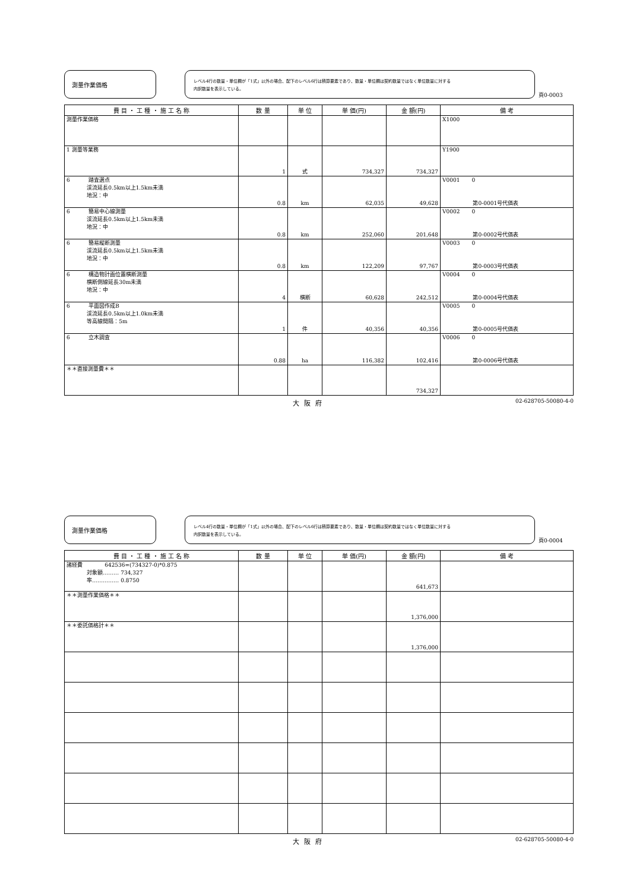測量作業価格
レベル4行の数量・単位欄が「1式」以外の場合、配下のレベル6行は積算要素であり、数量・単位欄は契約数量ではなく単位数量に対する
内訳数量を表示している。
頁0-0003
| 費 目 ・ 工 種 ・ 施 工 名 称 | 数 量 | 単 位 | 単 価(円) | 金 額(円) | 備 考 |
| --- | --- | --- | --- | --- | --- |
| 測量作業価格 | | | | | X1000 |
| 1 測量等業務 | 1 | 式 | 734,327 | 734,327 | Y1900 |
| 6 踏査選点 渓流延長0.5km以上1.5km未満 地況：中 | 0.8 | km | 62,035 | 49,628 | V0001 0 第0-0001号代価表 |
| 6 簡易中心線測量 渓流延長0.5km以上1.5km未満 地況：中 | 0.8 | km | 252,060 | 201,648 | V0002 0 第0-0002号代価表 |
| 6 簡易縦断測量 渓流延長0.5km以上1.5km未満 地況：中 | 0.8 | km | 122,209 | 97,767 | V0003 0 第0-0003号代価表 |
| 6 構造物計画位置横断測量 横断側線延長30m未満 地況：中 | 4 | 横断 | 60,628 | 242,512 | V0004 0 第0-0004号代価表 |
| 6 平面図作成B 渓流延長0.5km以上1.0km未満 等高線間隔：5m | 1 | 件 | 40,356 | 40,356 | V0005 0 第0-0005号代価表 |
| 6 立木調査 | 0.88 | ha | 116,382 | 102,416 | V0006 0 第0-0006号代価表 |
| ＊＊直接測量費＊＊ | | | | 734,327 | |
大阪府 02-628705-50080-4-0
測量作業価格
レベル4行の数量・単位欄が「1式」以外の場合、配下のレベル6行は積算要素であり、数量・単位欄は契約数量ではなく単位数量に対する
内訳数量を表示している。
頁0-0004
| 費 目 ・ 工 種 ・ 施 工 名 称 | 数 量 | 単 位 | 単 価(円) | 金 額(円) | 備 考 |
| --- | --- | --- | --- | --- | --- |
| 諸経費 642536=(734327-0)*0.875 対象額……… 734,327 率…………… 0.8750 | | | | 641,673 | |
| ＊＊測量作業価格＊＊ | | | | 1,376,000 | |
| ＊＊委託価格計＊＊ | | | | 1,376,000 | |
大阪府 02-628705-50080-4-0